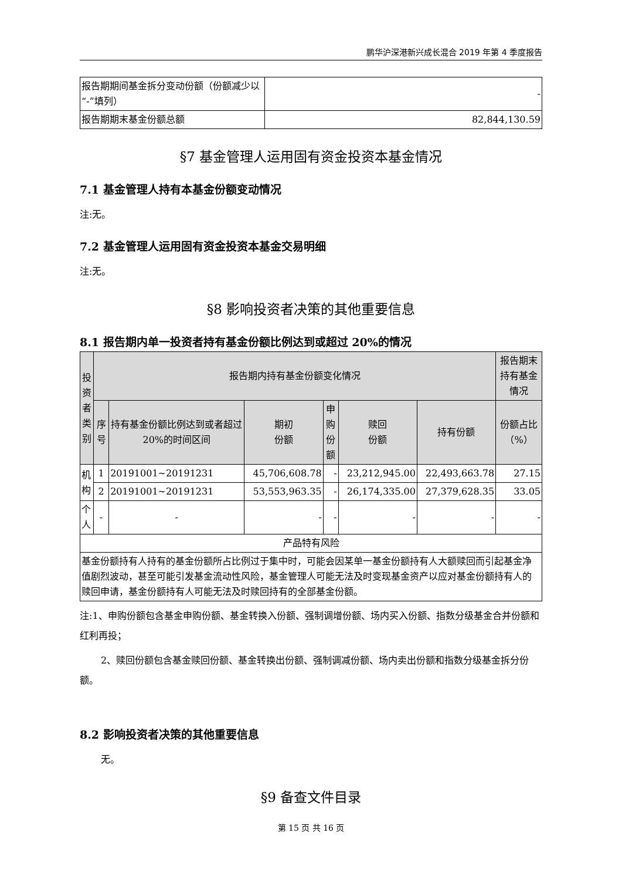鹏华沪深港新兴成长混合 2019 年第 4 季度报告
| 报告期期间基金拆分变动份额（份额减少以“-”填列） | - |
| 报告期期末基金份额总额 | 82,844,130.59 |
§7 基金管理人运用固有资金投资本基金情况
7.1 基金管理人持有本基金份额变动情况
注:无。
7.2 基金管理人运用固有资金投资本基金交易明细
注:无。
§8 影响投资者决策的其他重要信息
8.1 报告期内单一投资者持有基金份额比例达到或超过 20%的情况
| 投资者类别 | 报告期内持有基金份额变化情况 | | | | | | 报告期末持有基金情况 |
| --- | --- | --- | --- | --- | --- | --- | --- |
| | 序号 | 持有基金份额比例达到或者超过 20%的时间区间 | 期初 份额 | 申购 份额 | 赎回 份额 | 持有份额 | 份额占比 （%） |
| 机构 | 1 | 20191001~20191231 | 45,706,608.78 | - | 23,212,945.00 | 22,493,663.78 | 27.15 |
| | 2 | 20191001~20191231 | 53,553,963.35 | - | 26,174,335.00 | 27,379,628.35 | 33.05 |
| 个人 | - | - | - | - | - | - | - |
| 产品特有风险 | | | | | | | |
| 基金份额持有人持有的基金份额所占比例过于集中时，可能会因某单一基金份额持有人大额赎回而引起基金净值剧烈波动，甚至可能引发基金流动性风险，基金管理人可能无法及时变现基金资产以应对基金份额持有人的赎回申请，基金份额持有人可能无法及时赎回持有的全部基金份额。 | | | | | | | |
注:1、申购份额包含基金申购份额、基金转换入份额、强制调增份额、场内买入份额、指数分级基金合并份额和红利再投；
2、赎回份额包含基金赎回份额、基金转换出份额、强制调减份额、场内卖出份额和指数分级基金拆分份额。
8.2 影响投资者决策的其他重要信息
无。
§9 备查文件目录
第 15 页 共 16 页